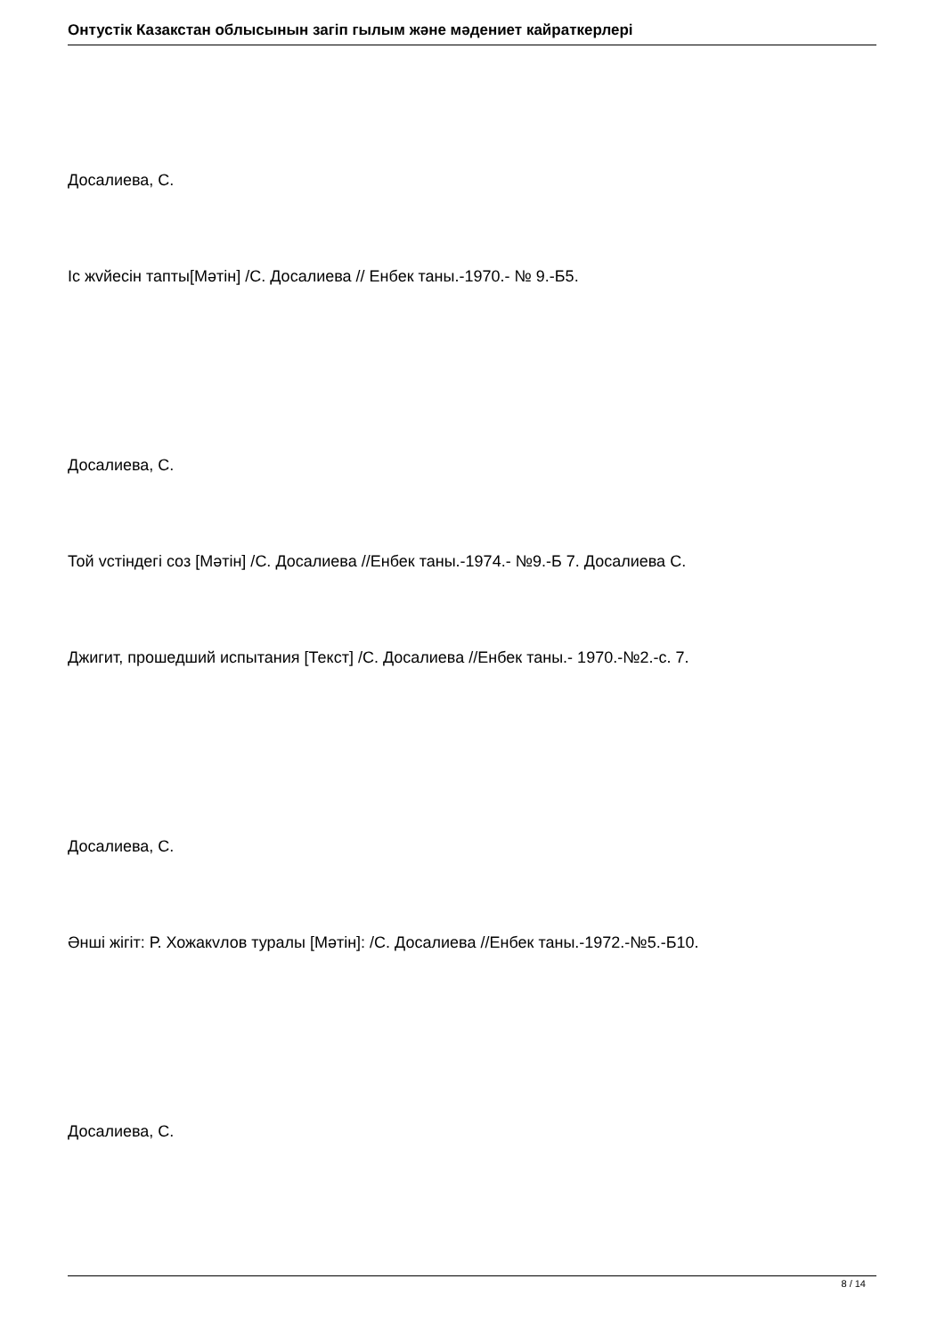Онтустік Казакстан облысынын загіп гылым жəне мəдениет кайраткерлері
Досалиева, С.
Іс жvйесін тапты[Мəтін] /С. Досалиева // Енбек таны.-1970.- № 9.-Б5.
Досалиева, С.
Той vстіндегі соз [Мəтін] /С. Досалиева //Енбек таны.-1974.- №9.-Б 7. Досалиева С.
Джигит, прошедший испытания [Текст] /С. Досалиева //Енбек таны.- 1970.-№2.-с. 7.
Досалиева, С.
Əнші жігіт: Р. Хожакvлов туралы [Мəтін]: /С. Досалиева //Енбек таны.-1972.-№5.-Б10.
Досалиева, С.
8 / 14